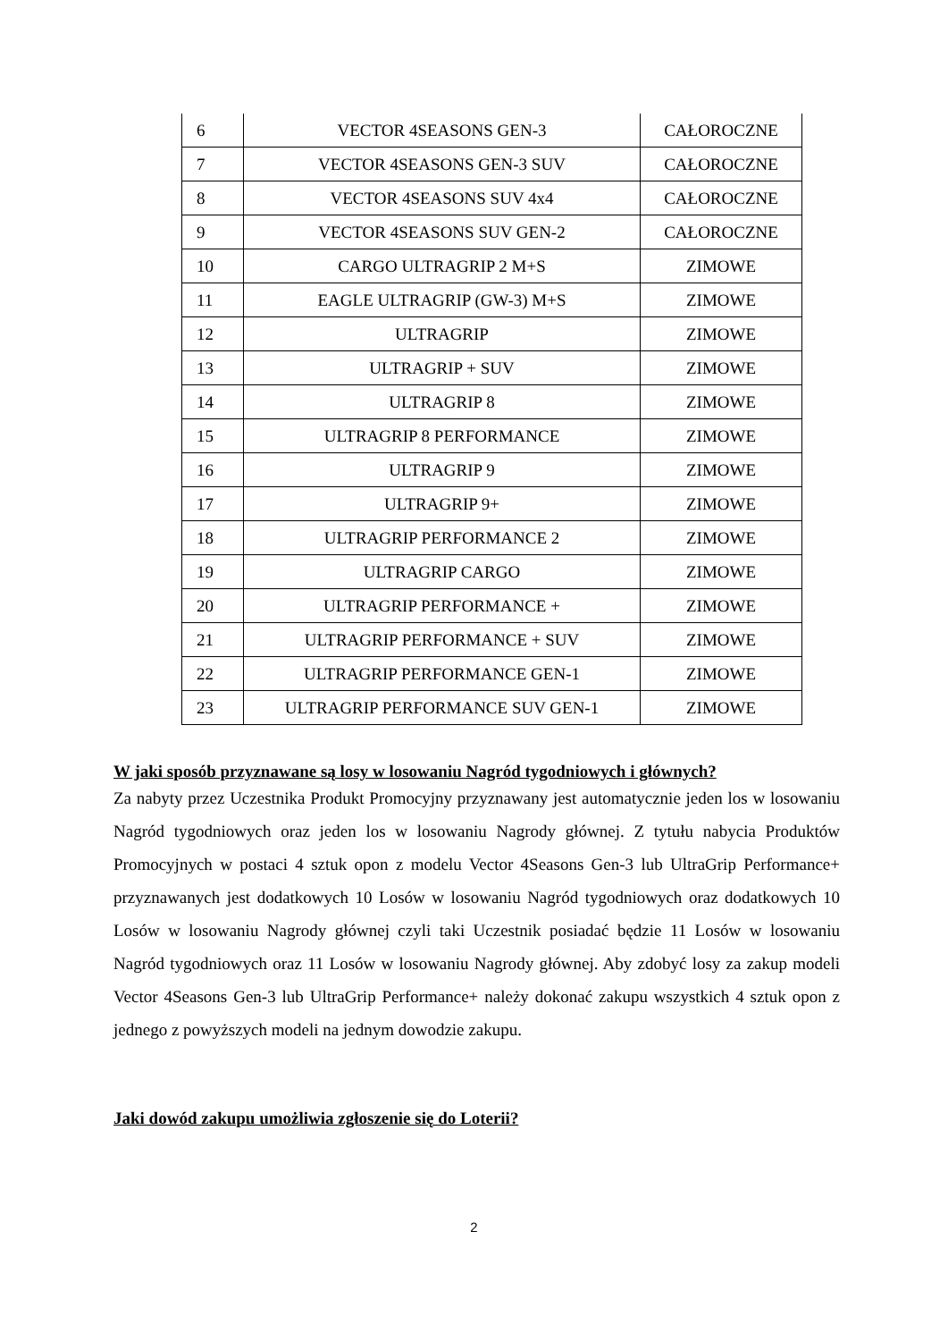| 6 | VECTOR 4SEASONS GEN-3 | CAŁOROCZNE |
| 7 | VECTOR 4SEASONS GEN-3 SUV | CAŁOROCZNE |
| 8 | VECTOR 4SEASONS SUV 4x4 | CAŁOROCZNE |
| 9 | VECTOR 4SEASONS SUV GEN-2 | CAŁOROCZNE |
| 10 | CARGO ULTRAGRIP 2 M+S | ZIMOWE |
| 11 | EAGLE ULTRAGRIP (GW-3) M+S | ZIMOWE |
| 12 | ULTRAGRIP | ZIMOWE |
| 13 | ULTRAGRIP + SUV | ZIMOWE |
| 14 | ULTRAGRIP 8 | ZIMOWE |
| 15 | ULTRAGRIP 8 PERFORMANCE | ZIMOWE |
| 16 | ULTRAGRIP 9 | ZIMOWE |
| 17 | ULTRAGRIP 9+ | ZIMOWE |
| 18 | ULTRAGRIP PERFORMANCE 2 | ZIMOWE |
| 19 | ULTRAGRIP CARGO | ZIMOWE |
| 20 | ULTRAGRIP PERFORMANCE + | ZIMOWE |
| 21 | ULTRAGRIP PERFORMANCE + SUV | ZIMOWE |
| 22 | ULTRAGRIP PERFORMANCE GEN-1 | ZIMOWE |
| 23 | ULTRAGRIP PERFORMANCE SUV GEN-1 | ZIMOWE |
W jaki sposób przyznawane są losy w losowaniu Nagród tygodniowych i głównych?
Za nabyty przez Uczestnika Produkt Promocyjny przyznawany jest automatycznie jeden los w losowaniu Nagród tygodniowych oraz jeden los w losowaniu Nagrody głównej. Z tytułu nabycia Produktów Promocyjnych w postaci 4 sztuk opon z modelu Vector 4Seasons Gen-3 lub UltraGrip Performance+ przyznawanych jest dodatkowych 10 Losów w losowaniu Nagród tygodniowych oraz dodatkowych 10 Losów w losowaniu Nagrody głównej czyli taki Uczestnik posiadać będzie 11 Losów w losowaniu Nagród tygodniowych oraz 11 Losów w losowaniu Nagrody głównej. Aby zdobyć losy za zakup modeli Vector 4Seasons Gen-3 lub UltraGrip Performance+ należy dokonać zakupu wszystkich 4 sztuk opon z jednego z powyższych modeli na jednym dowodzie zakupu.
Jaki dowód zakupu umożliwia zgłoszenie się do Loterii?
2